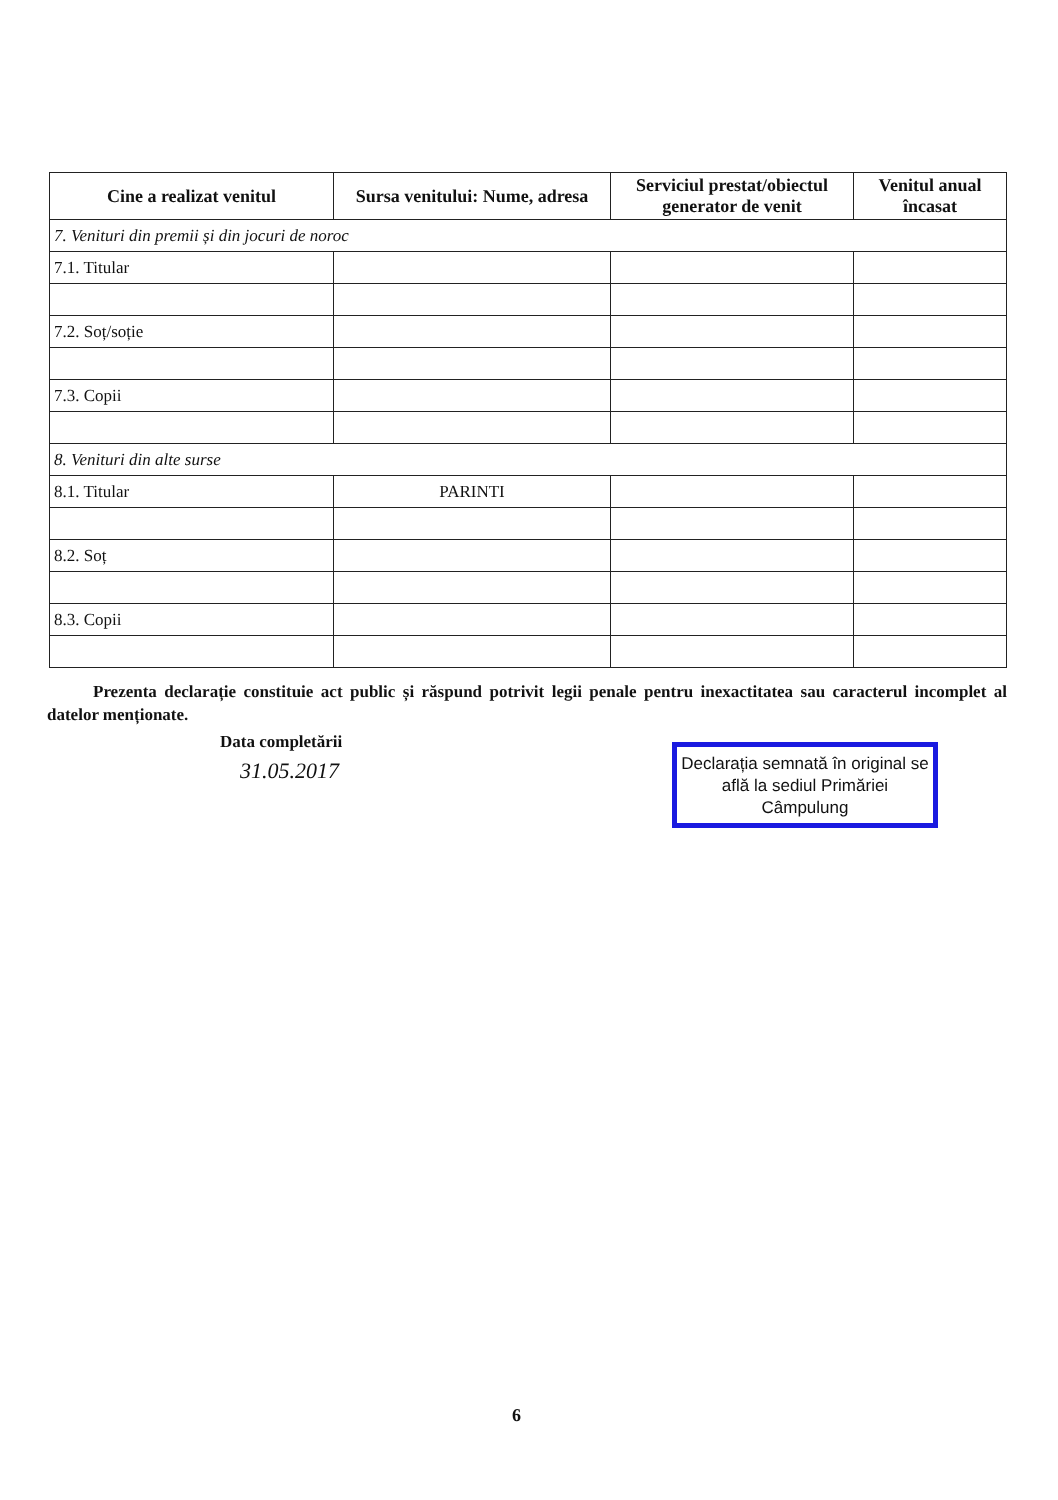| Cine a realizat venitul | Sursa venitului: Nume, adresa | Serviciul prestat/obiectul generator de venit | Venitul anual încasat |
| --- | --- | --- | --- |
| 7. Venituri din premii și din jocuri de noroc | | | |
| 7.1. Titular | | | |
| 7.2. Soț/soție | | | |
| 7.3. Copii | | | |
| 8. Venituri din alte surse | | | |
| 8.1. Titular | PARINTI | | |
| 8.2. Soț | | | |
| 8.3. Copii | | | |
Prezenta declarație constituie act public și răspund potrivit legii penale pentru inexactitatea sau caracterul incomplet al datelor menționate.
Data completării
31.05.2017
Declarația semnată în original se află la sediul Primăriei Câmpulung
6